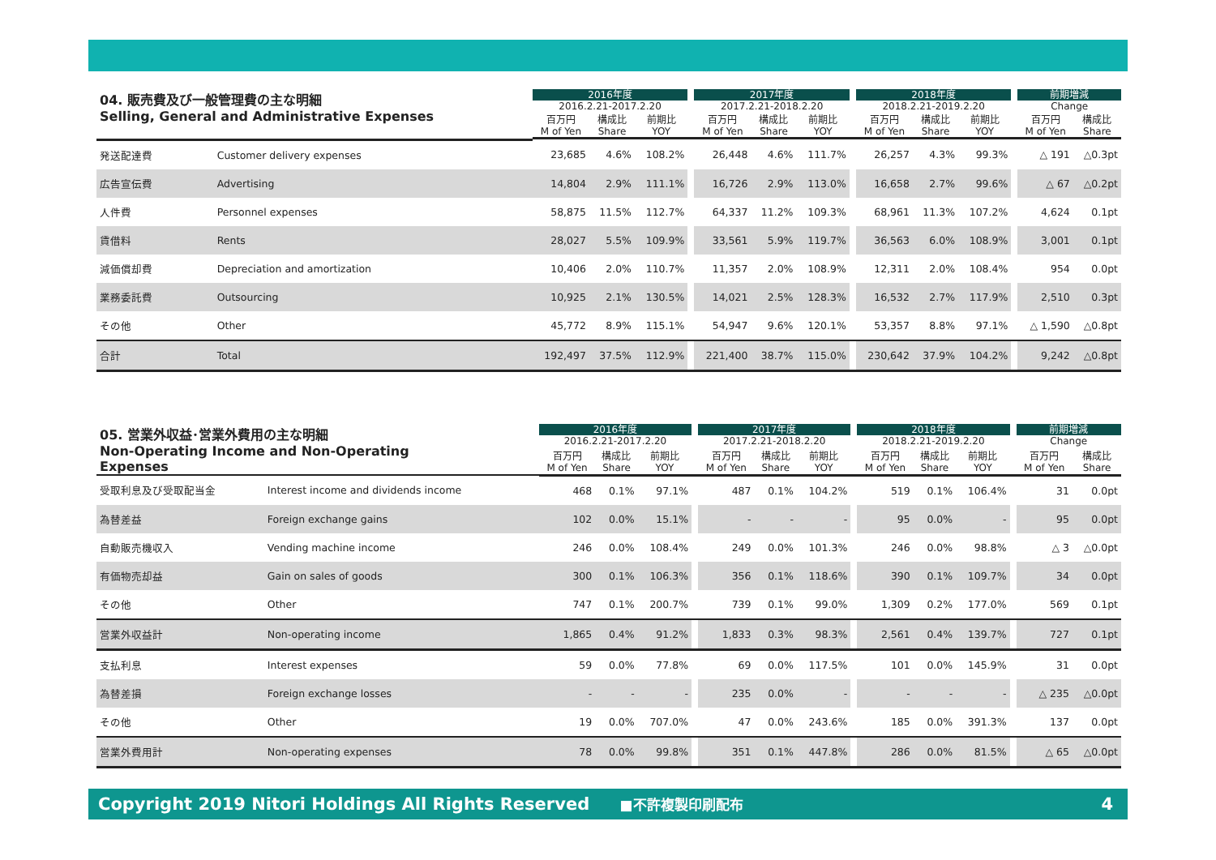| 04. 販売費及び一般管理費の主な明細 Selling, General and Administrative Expenses | | 2016年度 | | | | 2017年度 | | | | 2018年度 | | | | 前期増減 | |
| --- | --- | --- | --- | --- | --- | --- | --- | --- | --- | --- | --- | --- | --- | --- | --- |
| | | 2016.2.21-2017.2.20 | | | | 2017.2.21-2018.2.20 | | | | 2018.2.21-2019.2.20 | | | | Change | |
| | | 百万円 M of Yen | 構成比 Share | 前期比 YOY | | 百万円 M of Yen | 構成比 Share | 前期比 YOY | | 百万円 M of Yen | 構成比 Share | 前期比 YOY | | 百万円 M of Yen | 構成比 Share |
| 発送配達費 | Customer delivery expenses | 23,685 | 4.6% | 108.2% | | 26,448 | 4.6% | 111.7% | | 26,257 | 4.3% | 99.3% | | △ 191 | △0.3pt |
| 広告宣伝費 | Advertising | 14,804 | 2.9% | 111.1% | | 16,726 | 2.9% | 113.0% | | 16,658 | 2.7% | 99.6% | | △ 67 | △0.2pt |
| 人件費 | Personnel expenses | 58,875 | 11.5% | 112.7% | | 64,337 | 11.2% | 109.3% | | 68,961 | 11.3% | 107.2% | | 4,624 | 0.1pt |
| 賃借料 | Rents | 28,027 | 5.5% | 109.9% | | 33,561 | 5.9% | 119.7% | | 36,563 | 6.0% | 108.9% | | 3,001 | 0.1pt |
| 減価償却費 | Depreciation and amortization | 10,406 | 2.0% | 110.7% | | 11,357 | 2.0% | 108.9% | | 12,311 | 2.0% | 108.4% | | 954 | 0.0pt |
| 業務委託費 | Outsourcing | 10,925 | 2.1% | 130.5% | | 14,021 | 2.5% | 128.3% | | 16,532 | 2.7% | 117.9% | | 2,510 | 0.3pt |
| その他 | Other | 45,772 | 8.9% | 115.1% | | 54,947 | 9.6% | 120.1% | | 53,357 | 8.8% | 97.1% | | △ 1,590 | △0.8pt |
| 合計 | Total | 192,497 | 37.5% | 112.9% | | 221,400 | 38.7% | 115.0% | | 230,642 | 37.9% | 104.2% | | 9,242 | △0.8pt |
| 05. 営業外収益･営業外費用の主な明細 Non-Operating Income and Non-Operating Expenses | | 2016年度 | | | | 2017年度 | | | | 2018年度 | | | | 前期増減 | |
| --- | --- | --- | --- | --- | --- | --- | --- | --- | --- | --- | --- | --- | --- | --- | --- |
| | | 2016.2.21-2017.2.20 | | | | 2017.2.21-2018.2.20 | | | | 2018.2.21-2019.2.20 | | | | Change | |
| | | 百万円 M of Yen | 構成比 Share | 前期比 YOY | | 百万円 M of Yen | 構成比 Share | 前期比 YOY | | 百万円 M of Yen | 構成比 Share | 前期比 YOY | | 百万円 M of Yen | 構成比 Share |
| 受取利息及び受取配当金 | Interest income and dividends income | 468 | 0.1% | 97.1% | | 487 | 0.1% | 104.2% | | 519 | 0.1% | 106.4% | | 31 | 0.0pt |
| 為替差益 | Foreign exchange gains | 102 | 0.0% | 15.1% | | - | - | - | | 95 | 0.0% | - | | 95 | 0.0pt |
| 自動販売機収入 | Vending machine income | 246 | 0.0% | 108.4% | | 249 | 0.0% | 101.3% | | 246 | 0.0% | 98.8% | | △ 3 | △0.0pt |
| 有価物売却益 | Gain on sales of goods | 300 | 0.1% | 106.3% | | 356 | 0.1% | 118.6% | | 390 | 0.1% | 109.7% | | 34 | 0.0pt |
| その他 | Other | 747 | 0.1% | 200.7% | | 739 | 0.1% | 99.0% | | 1,309 | 0.2% | 177.0% | | 569 | 0.1pt |
| 営業外収益計 | Non-operating income | 1,865 | 0.4% | 91.2% | | 1,833 | 0.3% | 98.3% | | 2,561 | 0.4% | 139.7% | | 727 | 0.1pt |
| 支払利息 | Interest expenses | 59 | 0.0% | 77.8% | | 69 | 0.0% | 117.5% | | 101 | 0.0% | 145.9% | | 31 | 0.0pt |
| 為替差損 | Foreign exchange losses | - | - | - | | 235 | 0.0% | - | | - | - | - | | △ 235 | △0.0pt |
| その他 | Other | 19 | 0.0% | 707.0% | | 47 | 0.0% | 243.6% | | 185 | 0.0% | 391.3% | | 137 | 0.0pt |
| 営業外費用計 | Non-operating expenses | 78 | 0.0% | 99.8% | | 351 | 0.1% | 447.8% | | 286 | 0.0% | 81.5% | | △ 65 | △0.0pt |
Copyright 2019 Nitori Holdings All Rights Reserved ■不許複製印刷配布 4